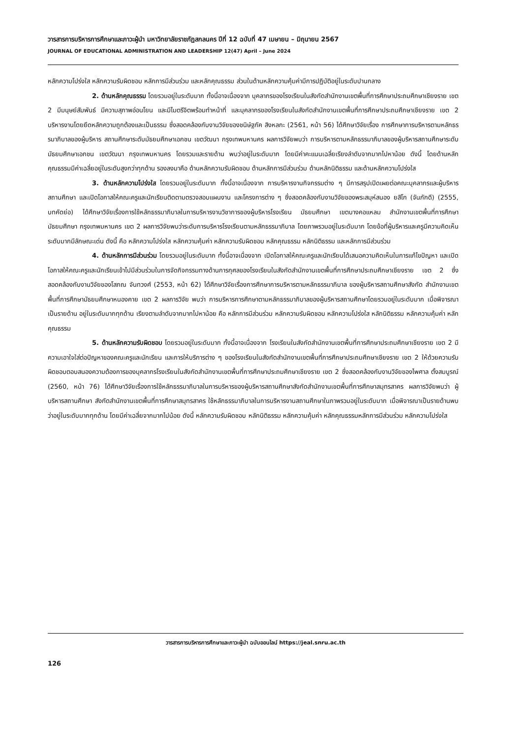วารสารการบริหารการศึกษาและภาวะผู้นำ มหาวิทยาลัยราชภัฏสกลนคร ปีที่ 12 ฉบับที่ 47 เมษายน – มิถุนายน 2567
JOURNAL OF EDUCATIONAL ADMINISTRATION AND LEADERSHIP 12(47) April – June 2024
หลักความโปร่งใส หลักความรับผิดชอบ หลักการมีส่วนร่วม และหลักคุณธรรม ส่วนในด้านหลักความคุ้มค่ามีการปฏิบัติอยู่ในระดับปานกลาง
2. ด้านหลักคุณธรรม โดยรวมอยู่ในระดับมาก ทั้งนี้อาจเนื่องจาก บุคลากรของโรงเรียนในสังกัดสำนักงานเขตพื้นที่การศึกษาประถมศึกษาเชียงราย เขต 2 มีมนุษย์สัมพันธ์ มีความสุภาพอ่อนโยน และมีไมตรีจิตพร้อมทำหน้าที่ และบุคลากรของโรงเรียนในสังกัดสำนักงานเขตพื้นที่การศึกษาประถมศึกษาเชียงราย เขต 2 บริหารงานโดยยึดหลักความถูกต้องและเป็นธรรม ซึ่งสอดคล้องกับงานวิจัยของชนิษ์ฐภัค สิงหลกะ (2561, หน้า 56) ได้ศึกษาวิจัยเรื่อง การศึกษาการบริหารตามหลักธรรมาภิบาลของผู้บริหาร สถานศึกษาระดับมัธยมศึกษาเอกชน เขตวัฒนา กรุงเทพมหานคร ผลการวิจัยพบว่า การบริหารตามหลักธรรมาภิบาลของผู้บริหารสถานศึกษาระดับมัธยมศึกษาเอกชน เขตวัฒนา กรุงเทพมหานคร โดยรวมและรายด้าน พบว่าอยู่ในระดับมาก โดยมีค่าคะแนนเฉลี่ยเรียงลำดับจากมากไปหาน้อย ดังนี้ โดยด้านหลักคุณธรรมมีค่าเฉลี่ยอยู่ในระดับสูงกว่าทุกด้าน รองลงมาคือ ด้านหลักความรับผิดชอบ ด้านหลักการมีส่วนร่วม ด้านหลักนิติธรรม และด้านหลักความโปร่งใส
3. ด้านหลักความโปร่งใส โดยรวมอยู่ในระดับมาก ทั้งนี้อาจเนื่องจาก การบริหารงานกิจกรรมต่าง ๆ มีการสรุปเปิดเผยต่อคณะบุคลากรและผู้บริหารสถานศึกษา และเปิดโอกาสให้คณะครูและนักเรียนติดตามตรวจสอบแผนงาน และโครงการต่าง ๆ ซึ่งสอดคล้องกับงานวิจัยของพระสมุห์สนอง ยสิโก (จันภักดี) (2555, บทคัดย่อ) ได้ศึกษาวิจัยเรื่องการใช้หลักธรรมาภิบาลในการบริหารงานวิชาการของผู้บริหารโรงเรียน มัธยมศึกษา เขตบางคอแหลม สำนักงานเขตพื้นที่การศึกษา มัธยมศึกษา กรุงเทพมหานคร เขต 2 ผลการวิจัยพบว่าระดับการบริหารโรงเรียนตามหลักธรรมาภิบาล โดยภาพรวมอยู่ในระดับมาก โดยข้อที่ผู้บริหารและครูมีความคิดเห็นระดับมากมีลักษณะเด่น ดังนี้ คือ หลักความโปร่งใส หลักความคุ้มค่า หลักความรับผิดชอบ หลักคุณธรรม หลักนิติธรรม และหลักการมีส่วนร่วม
4. ด้านหลักการมีส่วนร่วม โดยรวมอยู่ในระดับมาก ทั้งนี้อาจเนื่องจาก เปิดโอกาสให้คณะครูและนักเรียนได้เสนอความคิดเห็นในการแก้ไขปัญหา และเปิดโอกาสให้คณะครูและนักเรียนเข้าไปมีส่วนร่วมในการจัดกิจกรรมทางด้านการกุศลของโรงเรียนในสังกัดสำนักงานเขตพื้นที่การศึกษาประถมศึกษาเชียงราย เขต 2 ซึ่งสอดคล้องกับงานวิจัยของโสภณ จันทวงศ์ (2553, หน้า 62) ได้ศึกษาวิจัยเรื่องการศึกษาการบริหารตามหลักธรรมาภิบาล ของผู้บริหารสถานศึกษาสังกัด สำนักงานเขตพื้นที่การศึกษามัธยมศึกษาหนองคาย เขต 2 ผลการวิจัย พบว่า การบริหารการศึกษาตามหลักธรรมาภิบาลของผู้บริหารสถานศึกษาโดยรวมอยู่ในระดับมาก เมื่อพิจารณาเป็นรายด้าน อยู่ในระดับมากทุกด้าน เรียงตามลำดับจากมากไปหาน้อย คือ หลักการมีส่วนร่วม หลักความรับผิดชอบ หลักความโปร่งใส หลักนิติธรรม หลักความคุ้มค่า หลักคุณธรรม
5. ด้านหลักความรับผิดชอบ โดยรวมอยู่ในระดับมาก ทั้งนี้อาจเนื่องจาก โรงเรียนในสังกัดสำนักงานเขตพื้นที่การศึกษาประถมศึกษาเชียงราย เขต 2 มีความเอาใจใส่ต่อปัญหาของคณะครูและนักเรียน และการให้บริการต่าง ๆ ของโรงเรียนในสังกัดสำนักงานเขตพื้นที่การศึกษาประถมศึกษาเชียงราย เขต 2 ให้ด้วยความรับผิดชอบตอบสนองความต้องการของบุคลากรโรงเรียนในสังกัดสำนักงานเขตพื้นที่การศึกษาประถมศึกษาเชียงราย เขต 2 ซึ่งสอดคล้องกับงานวิจัยของไพศาล ตั้งสมบูรณ์ (2560, หน้า 76) ได้ศึกษาวิจัยเรื่องการใช้หลักธรรมาภิบาลในการบริหารของผู้บริหารสถานศึกษาสังกัดสำนักงานเขตพื้นที่การศึกษาสมุทรสาคร ผลการวิจัยพบว่า ผู้บริหารสถานศึกษา สังกัดสำนักงานเขตพื้นที่การศึกษาสมุทรสาคร ใช้หลักธรรมาภิบาลในการบริหารงานสถานศึกษาในภาพรวมอยู่ในระดับมาก เมื่อพิจารณาเป็นรายด้านพบว่าอยู่ในระดับมากทุกด้าน โดยมีค่าเฉลี่ยจากมากไปน้อย ดังนี้ หลักความรับผิดชอบ หลักนิติธรรม หลักความคุ้มค่า หลักคุณธรรมหลักการมีส่วนร่วม หลักความโปร่งใส
วารสารการบริหารการศึกษาและภาวะผู้นำ ฉบับออนไลน์ https://jeal.snru.ac.th
126